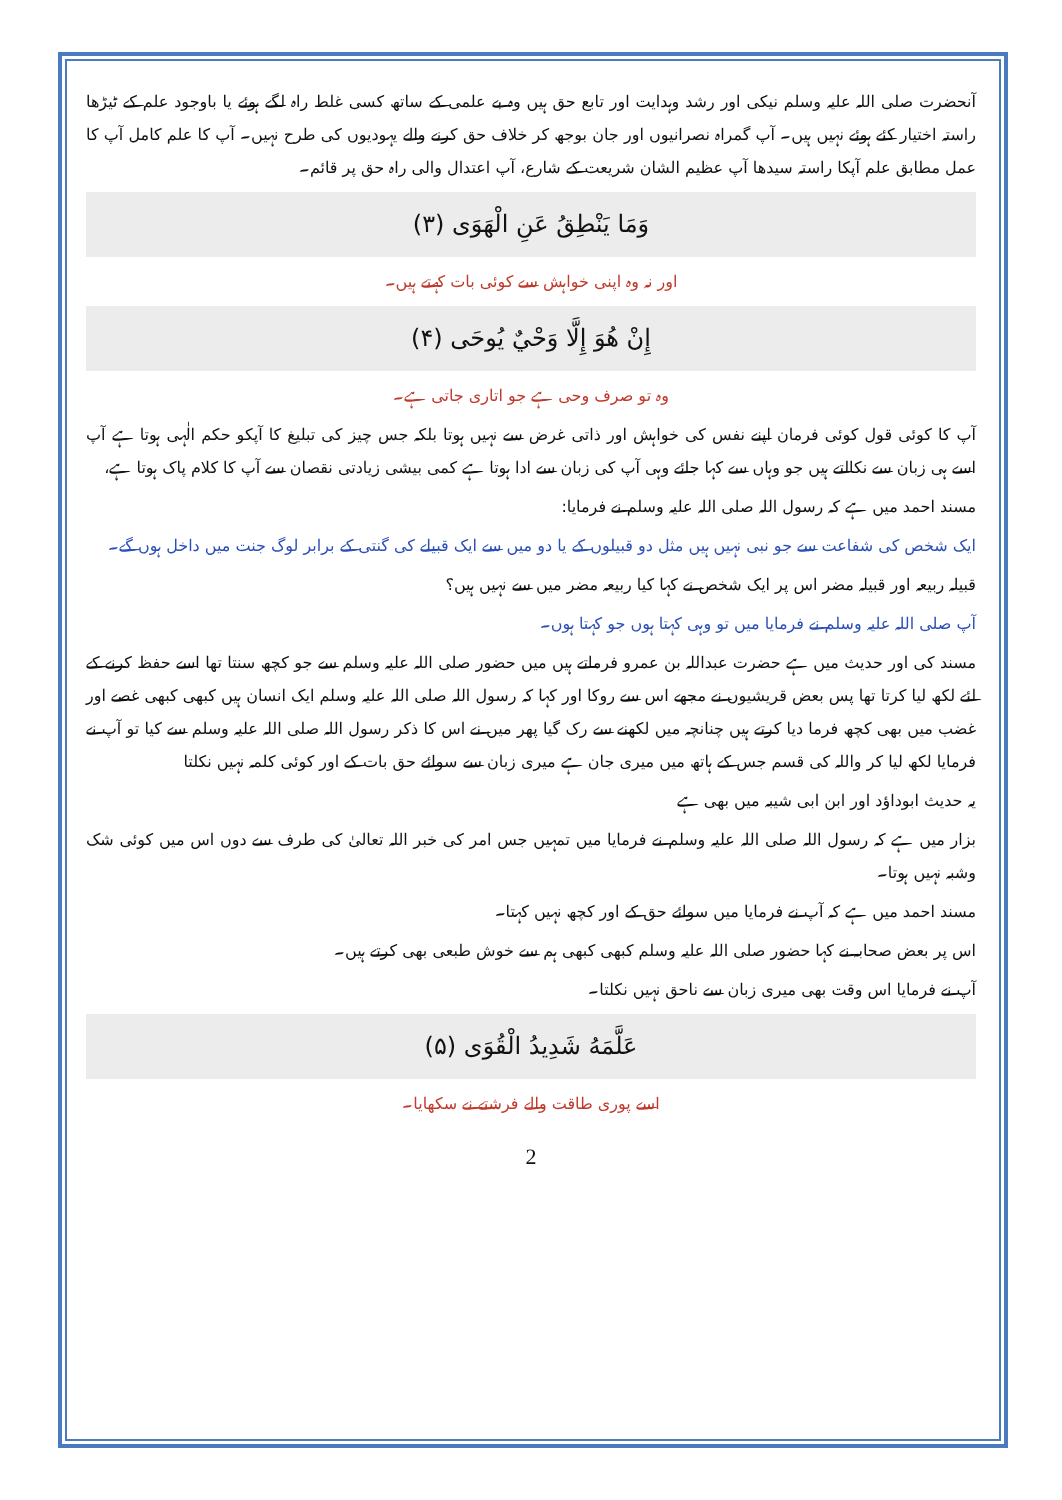آنحضرت صلی اللہ علیہ وسلم نیکی اور رشد وہدایت اور تابع حق ہیں وہ بے علمی کے ساتھ کسی غلط راہ لگے ہوئے یا باوجود علم کے ٹیڑھا راستہ اختیار کئے ہوئے نہیں ہیں۔ آپ گمراہ نصرانیوں اور جان بوجھ کر خلاف حق کرنے والے یہودیوں کی طرح نہیں۔ آپ کا علم کامل آپ کا عمل مطابق علم آپکا راستہ سیدھا آپ عظیم الشان شریعت کے شارع، آپ اعتدال والی راہ حق پر قائم۔
وَمَا يَنْطِقُ عَنِ الْهَوَى (۳)
اور نہ وہ اپنی خواہش سے کوئی بات کہتے ہیں۔
إِنْ هُوَ إِلَّا وَحْيٌ يُوحَى (۴)
وہ تو صرف وحی ہے جو اتاری جاتی ہے۔
آپ کا کوئی قول کوئی فرمان اپنے نفس کی خواہش اور ذاتی غرض سے نہیں ہوتا بلکہ جس چیز کی تبلیغ کا آپکو حکم الٰہی ہوتا ہے آپ اسے ہی زبان سے نکالتے ہیں جو وہاں سے کہا جائے وہی آپ کی زبان سے ادا ہوتا ہے کمی بیشی زیادتی نقصان سے آپ کا کلام پاک ہوتا ہے،
مسند احمد میں ہے کہ رسول اللہ صلی اللہ علیہ وسلم نے فرمایا:
ایک شخص کی شفاعت سے جو نبی نہیں ہیں مثل دو قبیلوں کے یا دو میں سے ایک قبیلے کی گنتی کے برابر لوگ جنت میں داخل ہوں گے۔
قبیلہ ربیعہ اور قبیلہ مضر اس پر ایک شخص نے کہا کیا ربیعہ مضر میں سے نہیں ہیں؟
آپ صلی اللہ علیہ وسلم نے فرمایا میں تو وہی کہتا ہوں جو کہتا ہوں۔
مسند کی اور حدیث میں ہے حضرت عبداللہ بن عمرو فرماتے ہیں میں حضور صلی اللہ علیہ وسلم سے جو کچھ سنتا تھا اسے حفظ کرنے کے لئے لکھ لیا کرتا تھا پس بعض قریشیوں نے مجھے اس سے روکا اور کہا کہ رسول اللہ صلی اللہ علیہ وسلم ایک انسان ہیں کبھی کبھی غصے اور غضب میں بھی کچھ فرما دیا کرتے ہیں چنانچہ میں لکھنے سے رک گیا پھر میں نے اس کا ذکر رسول اللہ صلی اللہ علیہ وسلم سے کیا تو آپ نے فرمایا لکھ لیا کر واللہ کی قسم جس کے ہاتھ میں میری جان ہے میری زبان سے سوائے حق بات کے اور کوئی کلمہ نہیں نکلتا
یہ حدیث ابوداؤد اور ابن ابی شیبہ میں بھی ہے
بزار میں ہے کہ رسول اللہ صلی اللہ علیہ وسلم نے فرمایا میں تمہیں جس امر کی خبر اللہ تعالیٰ کی طرف سے دوں اس میں کوئی شک وشبہ نہیں ہوتا۔
مسند احمد میں ہے کہ آپ نے فرمایا میں سوائے حق کے اور کچھ نہیں کہتا۔
اس پر بعض صحابہ نے کہا حضور صلی اللہ علیہ وسلم کبھی کبھی ہم سے خوش طبعی بھی کرتے ہیں۔
آپ نے فرمایا اس وقت بھی میری زبان سے ناحق نہیں نکلتا۔
عَلَّمَهُ شَدِيدُ الْقُوَى (۵)
اسے پوری طاقت والے فرشتے نے سکھایا۔
2